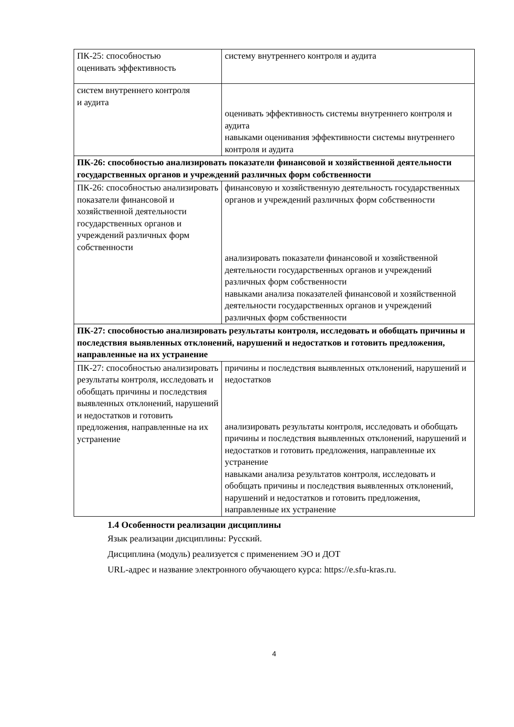| ПК-25: способностью оценивать эффективность | систему внутреннего контроля и аудита |
| систем внутреннего контроля и аудита | оценивать эффективность системы внутреннего контроля и аудита навыками оценивания эффективности системы внутреннего контроля и аудита |
| ПК-26: способностью анализировать показатели финансовой и хозяйственной деятельности государственных органов и учреждений различных форм собственности | |
| ПК-26: способностью анализировать показатели финансовой и хозяйственной деятельности государственных органов и учреждений различных форм собственности | финансовую и хозяйственную деятельность государственных органов и учреждений различных форм собственности анализировать показатели финансовой и хозяйственной деятельности государственных органов и учреждений различных форм собственности навыками анализа показателей финансовой и хозяйственной деятельности государственных органов и учреждений различных форм собственности |
| ПК-27: способностью анализировать результаты контроля, исследовать и обобщать причины и последствия выявленных отклонений, нарушений и недостатков и готовить предложения, направленные на их устранение | |
| ПК-27: способностью анализировать результаты контроля, исследовать и обобщать причины и последствия выявленных отклонений, нарушений и недостатков и готовить предложения, направленные на их устранение | причины и последствия выявленных отклонений, нарушений и недостатков анализировать результаты контроля, исследовать и обобщать причины и последствия выявленных отклонений, нарушений и недостатков и готовить предложения, направленные их устранение навыками анализа результатов контроля, исследовать и обобщать причины и последствия выявленных отклонений, нарушений и недостатков и готовить предложения, направленные их устранение |
1.4 Особенности реализации дисциплины
Язык реализации дисциплины: Русский.
Дисциплина (модуль) реализуется с применением ЭО и ДОТ
URL-адрес и название электронного обучающего курса: https://e.sfu-kras.ru.
4